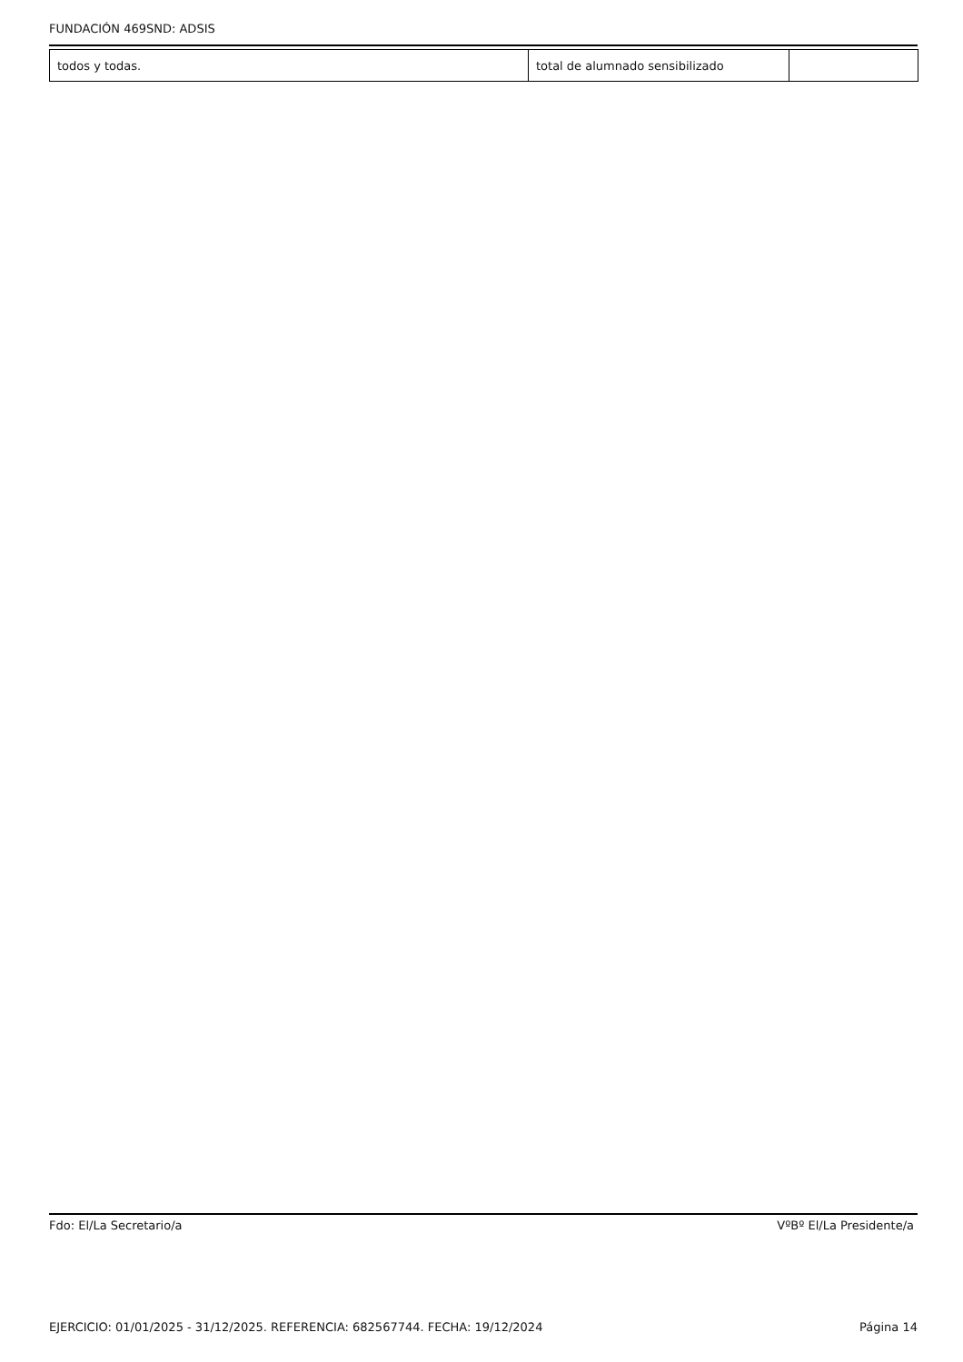FUNDACIÓN 469SND: ADSIS
| todos y todas. | total de alumnado sensibilizado | |
Fdo: El/La Secretario/a VºBº El/La Presidente/a
EJERCICIO: 01/01/2025 - 31/12/2025. REFERENCIA: 682567744. FECHA: 19/12/2024 Página 14